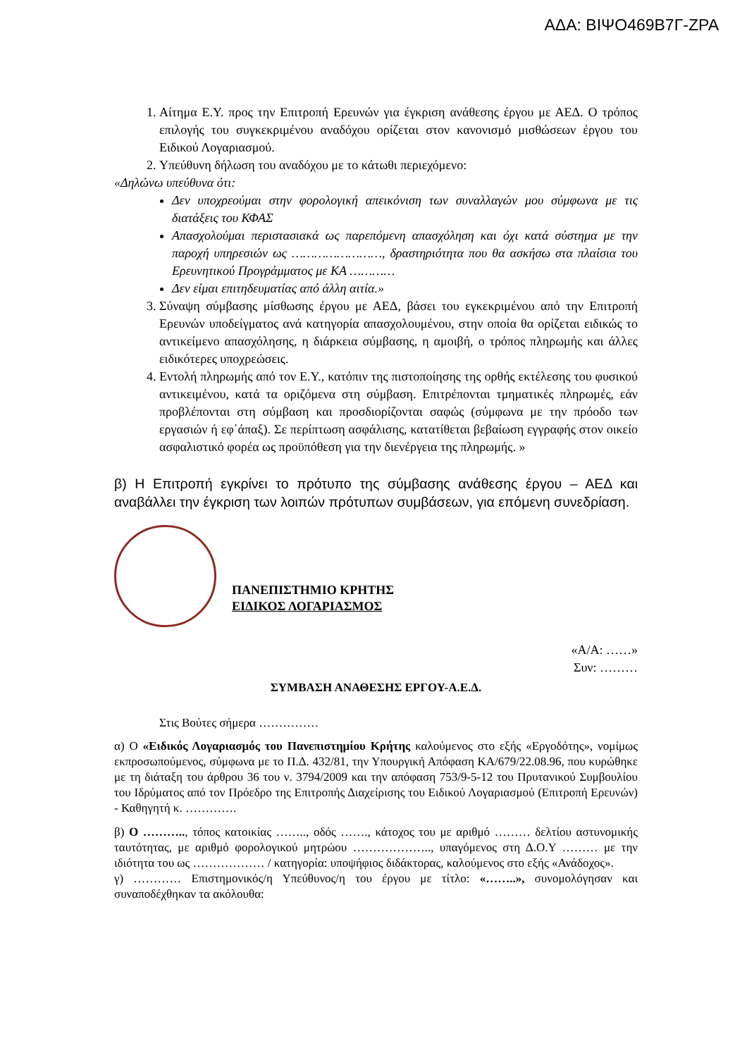ΑΔΑ: ΒΙΨΟ469Β7Γ-ΖΡΑ
1. Αίτημα Ε.Υ. προς την Επιτροπή Ερευνών για έγκριση ανάθεσης έργου με ΑΕΔ. Ο τρόπος επιλογής του συγκεκριμένου αναδόχου ορίζεται στον κανονισμό μισθώσεων έργου του Ειδικού Λογαριασμού.
2. Υπεύθυνη δήλωση του αναδόχου με το κάτωθι περιεχόμενο:
«Δηλώνω υπεύθυνα ότι:
Δεν υποχρεούμαι στην φορολογική απεικόνιση των συναλλαγών μου σύμφωνα με τις διατάξεις του ΚΦΑΣ
Απασχολούμαι περιστασιακά ως παρεπόμενη απασχόληση και όχι κατά σύστημα με την παροχή υπηρεσιών ως ……………………, δραστηριότητα που θα ασκήσω στα πλαίσια του Ερευνητικού Προγράμματος με ΚΑ …………
Δεν είμαι επιτηδευματίας από άλλη αιτία.»
3. Σύναψη σύμβασης μίσθωσης έργου με ΑΕΔ, βάσει του εγκεκριμένου από την Επιτροπή Ερευνών υποδείγματος ανά κατηγορία απασχολουμένου, στην οποία θα ορίζεται ειδικώς το αντικείμενο απασχόλησης, η διάρκεια σύμβασης, η αμοιβή, ο τρόπος πληρωμής και άλλες ειδικότερες υποχρεώσεις.
4. Εντολή πληρωμής από τον Ε.Υ., κατόπιν της πιστοποίησης της ορθής εκτέλεσης του φυσικού αντικειμένου, κατά τα οριζόμενα στη σύμβαση. Επιτρέπονται τμηματικές πληρωμές, εάν προβλέπονται στη σύμβαση και προσδιορίζονται σαφώς (σύμφωνα με την πρόοδο των εργασιών ή εφ΄άπαξ). Σε περίπτωση ασφάλισης, κατατίθεται βεβαίωση εγγραφής στον οικείο ασφαλιστικό φορέα ως προϋπόθεση για την διενέργεια της πληρωμής. »
β) Η Επιτροπή εγκρίνει το πρότυπο της σύμβασης ανάθεσης έργου – ΑΕΔ και αναβάλλει την έγκριση των λοιπών πρότυπων συμβάσεων, για επόμενη συνεδρίαση.
ΠΑΝΕΠΙΣΤΗΜΙΟ ΚΡΗΤΗΣ
ΕΙΔΙΚΟΣ ΛΟΓΑΡΙΑΣΜΟΣ
«Α/Α: ……»
Συν: ………
ΣΥΜΒΑΣΗ ΑΝΑΘΕΣΗΣ ΕΡΓΟΥ-Α.Ε.Δ.
Στις Βούτες σήμερα ……………
α) Ο «Ειδικός Λογαριασμός του Πανεπιστημίου Κρήτης καλούμενος στο εξής «Εργοδότης», νομίμως εκπροσωπούμενος, σύμφωνα με το Π.Δ. 432/81, την Υπουργική Απόφαση ΚΑ/679/22.08.96, που κυρώθηκε με τη διάταξη του άρθρου 36 του ν. 3794/2009 και την απόφαση 753/9-5-12 του Πρυτανικού Συμβουλίου του Ιδρύματος από τον Πρόεδρο της Επιτροπής Διαχείρισης του Ειδικού Λογαριασμού (Επιτροπή Ερευνών) - Καθηγητή κ. ………….
β) Ο ……….., τόπος κατοικίας …….., οδός ……., κάτοχος του με αριθμό ……… δελτίου αστυνομικής ταυτότητας, με αριθμό φορολογικού μητρώου ……………….., υπαγόμενος στη Δ.Ο.Υ ……… με την ιδιότητα του ως ……………… / κατηγορία: υποψήφιος διδάκτορας, καλούμενος στο εξής «Ανάδοχος».
γ) ………… Επιστημονικός/η Υπεύθυνος/η του έργου με τίτλο: «……..», συνομολόγησαν και συναποδέχθηκαν τα ακόλουθα: